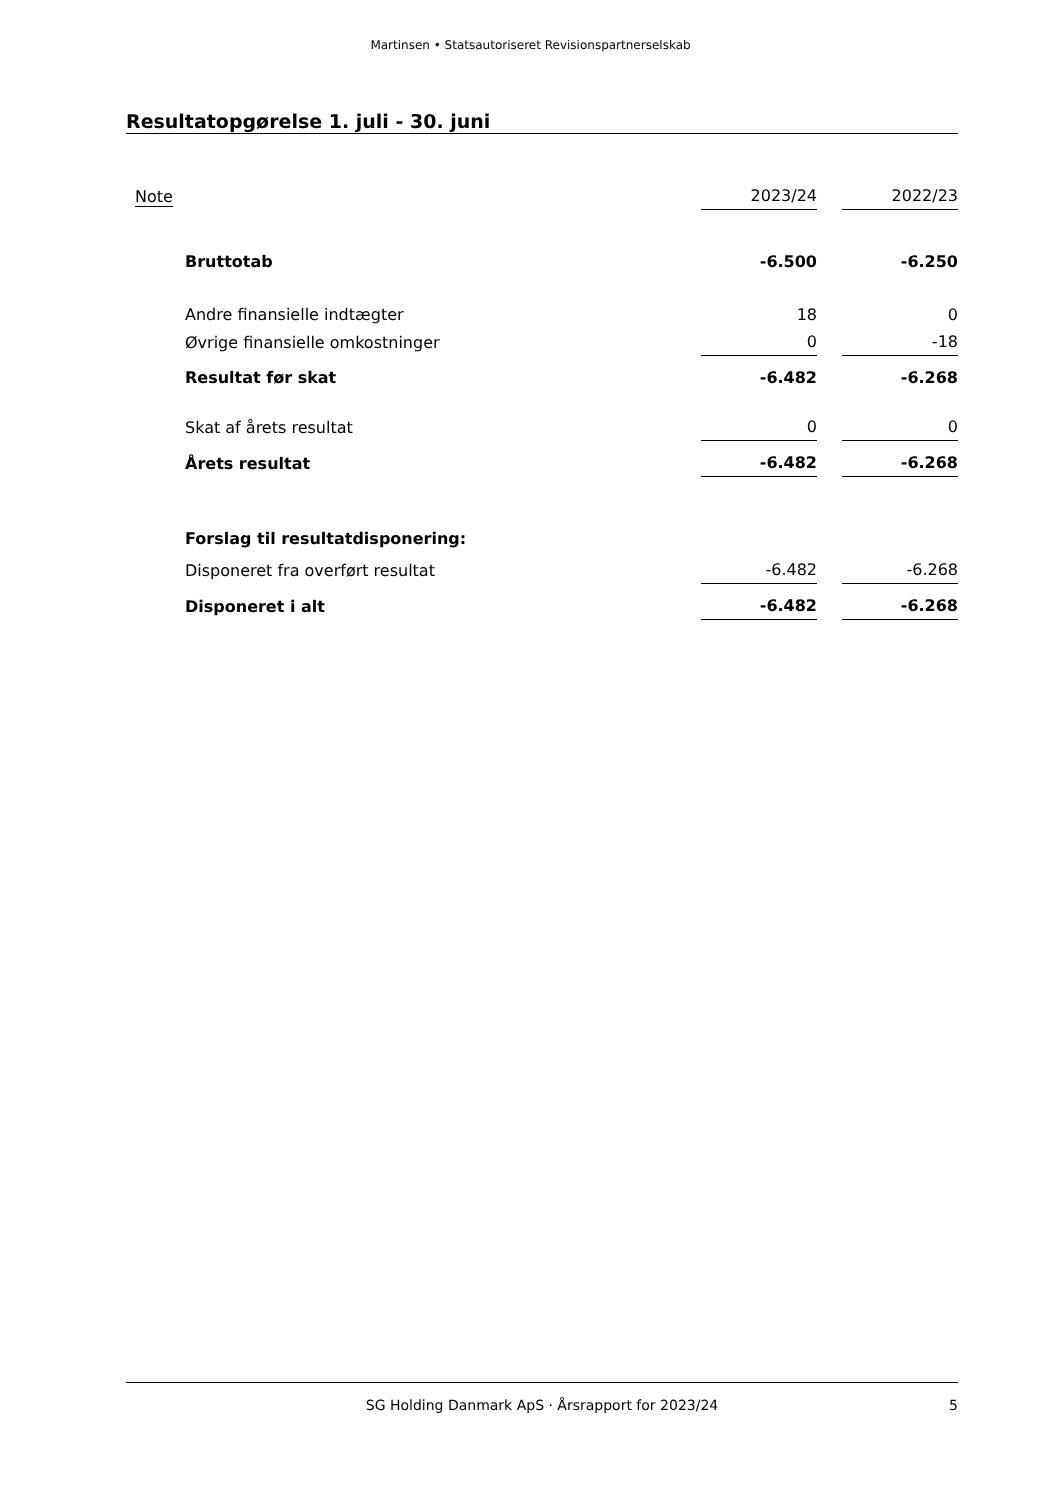Martinsen • Statsautoriseret Revisionspartnerselskab
Resultatopgørelse 1. juli - 30. juni
| Note | | 2023/24 | | 2022/23 |
| --- | --- | --- | --- | --- |
| | Bruttotab | -6.500 | | -6.250 |
| | Andre finansielle indtægter | 18 | | 0 |
| | Øvrige finansielle omkostninger | 0 | | -18 |
| | Resultat før skat | -6.482 | | -6.268 |
| | Skat af årets resultat | 0 | | 0 |
| | Årets resultat | -6.482 | | -6.268 |
| | Forslag til resultatdisponering: | | | |
| | Disponeret fra overført resultat | -6.482 | | -6.268 |
| | Disponeret i alt | -6.482 | | -6.268 |
SG Holding Danmark ApS · Årsrapport for 2023/24 5